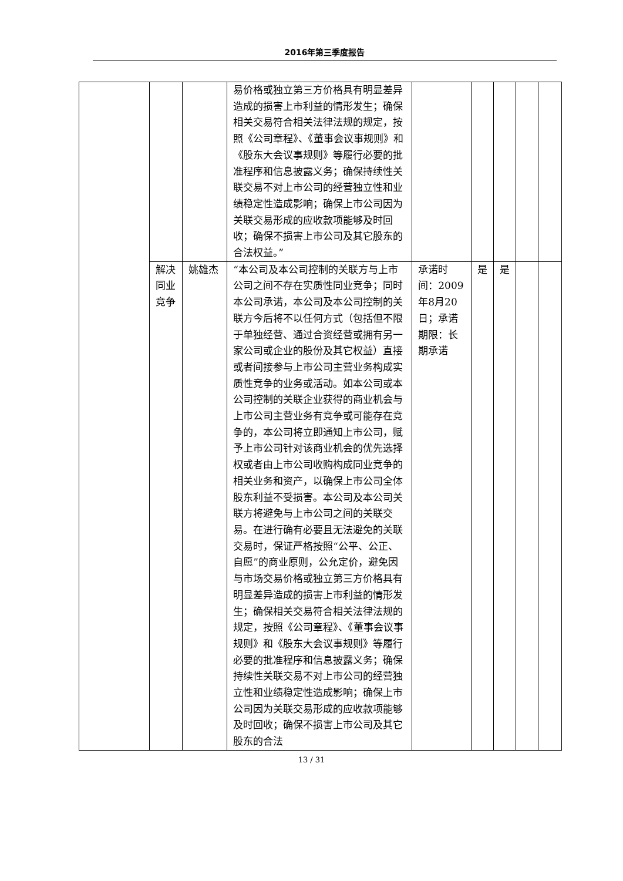2016年第三季度报告
| | | | 易价格或独立第三方价格具有明显差异造成的损害上市利益的情形发生；确保相关交易符合相关法律法规的规定，按照《公司章程》、《董事会议事规则》和《股东大会议事规则》等履行必要的批准程序和信息披露义务；确保持续性关联交易不对上市公司的经营独立性和业绩稳定性造成影响；确保上市公司因为关联交易形成的应收款项能够及时回收；确保不损害上市公司及其它股东的合法权益。” | | | | | |
| | 解决同业竞争 | 姚雄杰 | “本公司及本公司控制的关联方与上市公司之间不存在实质性同业竞争；同时本公司承诺，本公司及本公司控制的关联方今后将不以任何方式（包括但不限于单独经营、通过合资经营或拥有另一家公司或企业的股份及其它权益）直接或者间接参与上市公司主营业务构成实质性竞争的业务或活动。如本公司或本公司控制的关联企业获得的商业机会与上市公司主营业务有竞争或可能存在竞争的，本公司将立即通知上市公司，赋予上市公司针对该商业机会的优先选择权或者由上市公司收购构成同业竞争的相关业务和资产，以确保上市公司全体股东利益不受损害。本公司及本公司关联方将避免与上市公司之间的关联交易。在进行确有必要且无法避免的关联交易时，保证严格按照“公平、公正、自愿”的商业原则，公允定价，避免因与市场交易价格或独立第三方价格具有明显差异造成的损害上市利益的情形发生；确保相关交易符合相关法律法规的规定，按照《公司章程》、《董事会议事规则》和《股东大会议事规则》等履行必要的批准程序和信息披露义务；确保持续性关联交易不对上市公司的经营独立性和业绩稳定性造成影响；确保上市公司因为关联交易形成的应收款项能够及时回收；确保不损害上市公司及其它股东的合法 | 承诺时间：2009年8月20日；承诺期限：长期承诺 | 是 | 是 | | |
13 / 31